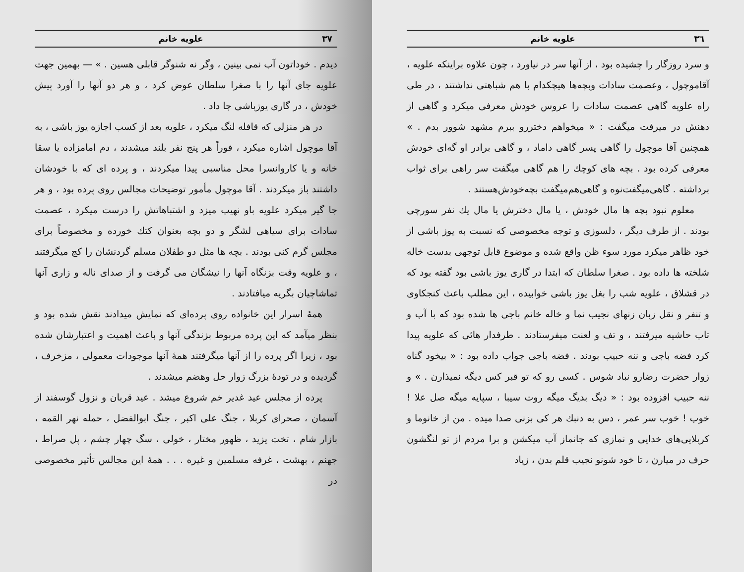٣٦ علویه خانم
و سرد روزگار را چشیده بود ، از آنها سر در نیاورد ، چون علاوه براینکه علویه ، آقاموچول ، وعصمت سادات وبچه‌ها هیچکدام با هم شباهتی نداشتند ، در طی راه علویه گاهی عصمت سادات را عروس خودش معرفی میکرد و گاهی از دهنش در میرفت میگفت : « میخواهم دختررو ببرم مشهد شوور بدم . » همچنین آقا موچول را گاهی پسر گاهی داماد ، و گاهی برادر او گه‌ای خودش معرفی کرده بود . بچه های کوچك را هم گاهی میگفت سر راهی برای ثواب برداشته . گاهی‌میگفت‌نوه و گاهی‌هم‌میگفت بچه‌خودش‌هستند .
معلوم نبود بچه ها مال خودش ، یا مال دخترش یا مال یك نفر سورچی بودند . از طرف دیگر ، دلسوزی و توجه مخصوصی که نسبت به یوز باشی از خود ظاهر میکرد مورد سوء ظن واقع شده و موضوع قابل توجهی بدست خاله شلخته ها داده بود . صغرا سلطان که ابتدا در گاری یوز باشی بود گفته بود که در قشلاق ، علویه شب را بغل یوز باشی خوابیده ، این مطلب باعث کنجکاوی و تنفر و نقل زبان زنهای نجیب نما و خاله خانم باجی ها شده بود که با آب و تاب حاشیه میرفتند ، و تف و لعنت میفرستادند . طرفدار هائی که علویه پیدا کرد فضه باجی و ننه حبیب بودند . فضه باجی جواب داده بود : « بیخود گناه زوار حضرت رضارو نباد شوس . کسی رو که تو قبر کس دیگه نمیذارن . » و ننه حبیب افزوده بود : « دیگ بدیگ میگه روت سیبا ، سپایه میگه صل علا ! خوب ! خوب سر عمر ، دس به دنبك هر کی بزنی صدا میده . من از خانوما و کربلایی‌های خدایی و نمازی که جانماز آب میکشن و برا مردم از تو لنگشون حرف در میارن ، تا خود شونو نجیب قلم بدن ، زیاد
٣٧ علویه خانم
دیدم . خوداتون آب نمی بینین ، وگر نه شنوگر قابلی هسین . » — بهمین جهت علویه جای آنها را با صغرا سلطان عوض کرد ، و هر دو آنها را آورد پیش خودش ، در گاری یوزباشی جا داد .
در هر منزلی که قافله لنگ میکرد ، علویه بعد از کسب اجازه یوز باشی ، به آقا موچول اشاره میکرد ، فوراً هر پنج نفر بلند میشدند ، دم امامزاده یا سقا خانه و یا کاروانسرا محل مناسبی پیدا میکردند ، و پرده ای که با خودشان داشتند باز میکردند . آقا موچول مأمور توضیحات مجالس روی پرده بود ، و هر جا گیر میکرد علویه باو نهیب میزد و اشتباهاتش را درست میکرد ، عصمت سادات برای سیاهی لشگر و دو بچه بعنوان کتك خورده و مخصوصاً برای مجلس گرم کنی بودند . بچه ها مثل دو طفلان مسلم گردنشان را کج میگرفتند ، و علویه وقت بزنگاه آنها را نیشگان می گرفت و از صدای ناله و زاری آنها تماشاچیان بگریه میافتادند .
همهٔ اسرار این خانواده روی پرده‌ای که نمایش میدادند نقش شده بود و بنظر میآمد که این پرده مربوط بزندگی آنها و باعث اهمیت و اعتبارشان شده بود ، زیرا اگر پرده را از آنها میگرفتند همهٔ آنها موجودات معمولی ، مزخرف ، گردیده و در تودهٔ بزرگ زوار حل وهضم میشدند .
پرده از مجلس عید غدیر خم شروع میشد . عید قربان و نزول گوسفند از آسمان ، صحرای کربلا ، جنگ علی اکبر ، جنگ ابوالفضل ، حمله نهر القمه ، بازار شام ، تخت یزید ، ظهور مختار ، خولی ، سگ چهار چشم ، پل صراط ، جهنم ، بهشت ، غرفه مسلمین و غیره . . . همهٔ این مجالس تأثیر مخصوصی در